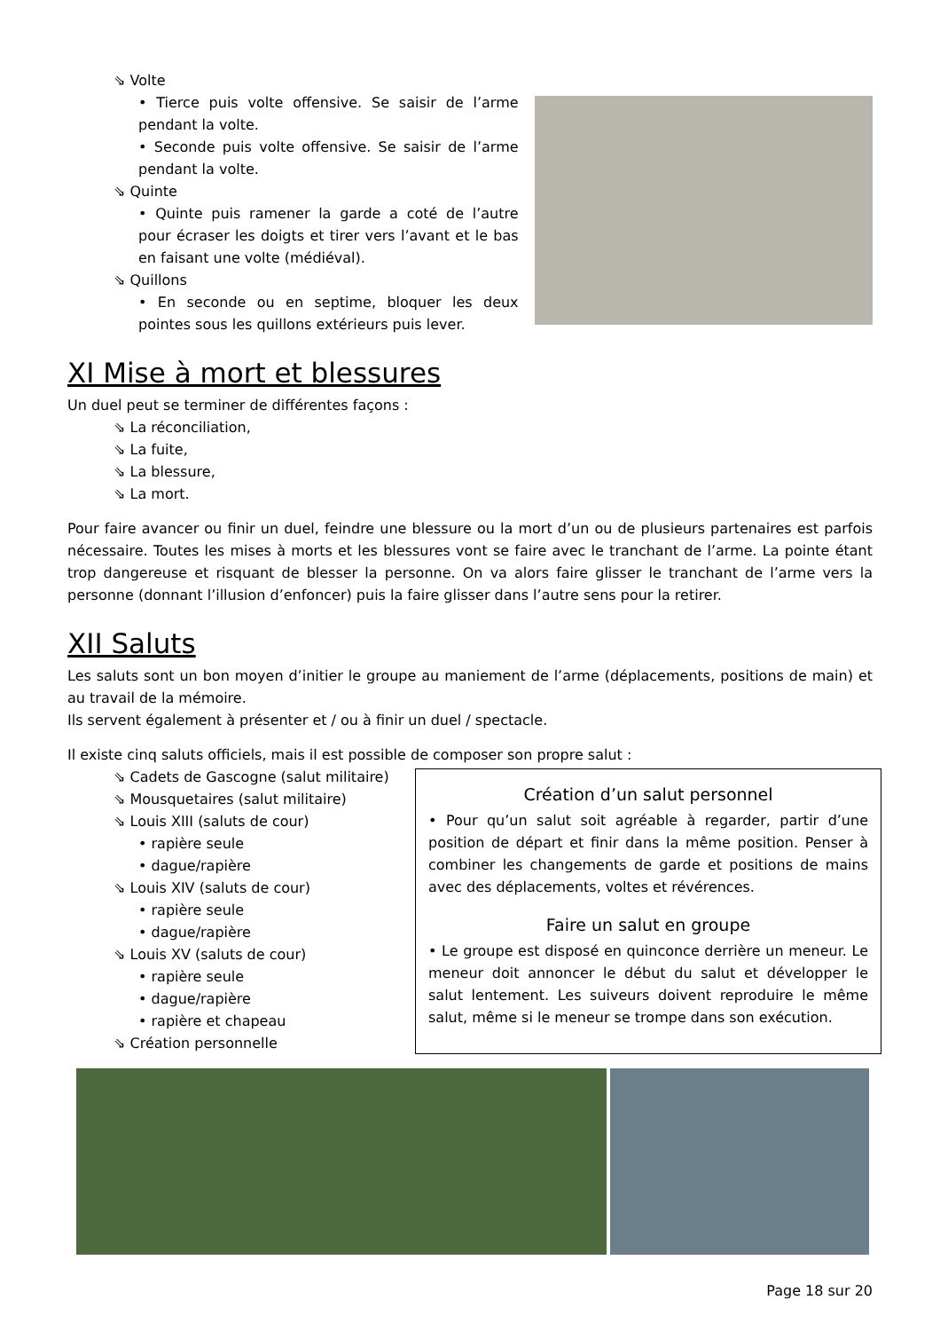⇘ Volte
• Tierce puis volte offensive. Se saisir de l’arme pendant la volte.
• Seconde puis volte offensive. Se saisir de l’arme pendant la volte.
⇘ Quinte
• Quinte puis ramener la garde a coté de l’autre pour écraser les doigts et tirer vers l’avant et le bas en faisant une volte (médiéval).
⇘ Quillons
• En seconde ou en septime, bloquer les deux pointes sous les quillons extérieurs puis lever.
XI Mise à mort et blessures
Un duel peut se terminer de différentes façons :
⇘ La réconciliation,
⇘ La fuite,
⇘ La blessure,
⇘ La mort.
Pour faire avancer ou finir un duel, feindre une blessure ou la mort d’un ou de plusieurs partenaires est parfois nécessaire. Toutes les mises à morts et les blessures vont se faire avec le tranchant de l’arme. La pointe étant trop dangereuse et risquant de blesser la personne. On va alors faire glisser le tranchant de l’arme vers la personne (donnant l’illusion d’enfoncer) puis la faire glisser dans l’autre sens pour la retirer.
XII Saluts
Les saluts sont un bon moyen d’initier le groupe au maniement de l’arme (déplacements, positions de main) et au travail de la mémoire.
Ils servent également à présenter et / ou à finir un duel / spectacle.
Il existe cinq saluts officiels, mais il est possible de composer son propre salut :
⇘ Cadets de Gascogne (salut militaire)
⇘ Mousquetaires (salut militaire)
⇘ Louis XIII (saluts de cour)
• rapière seule
• dague/rapière
⇘ Louis XIV (saluts de cour)
• rapière seule
• dague/rapière
⇘ Louis XV (saluts de cour)
• rapière seule
• dague/rapière
• rapière et chapeau
⇘ Création personnelle
Création d’un salut personnel
• Pour qu’un salut soit agréable à regarder, partir d’une position de départ et finir dans la même position. Penser à combiner les changements de garde et positions de mains avec des déplacements, voltes et révérences.
Faire un salut en groupe
• Le groupe est disposé en quinconce derrière un meneur. Le meneur doit annoncer le début du salut et développer le salut lentement. Les suiveurs doivent reproduire le même salut, même si le meneur se trompe dans son exécution.
Page 18 sur 20